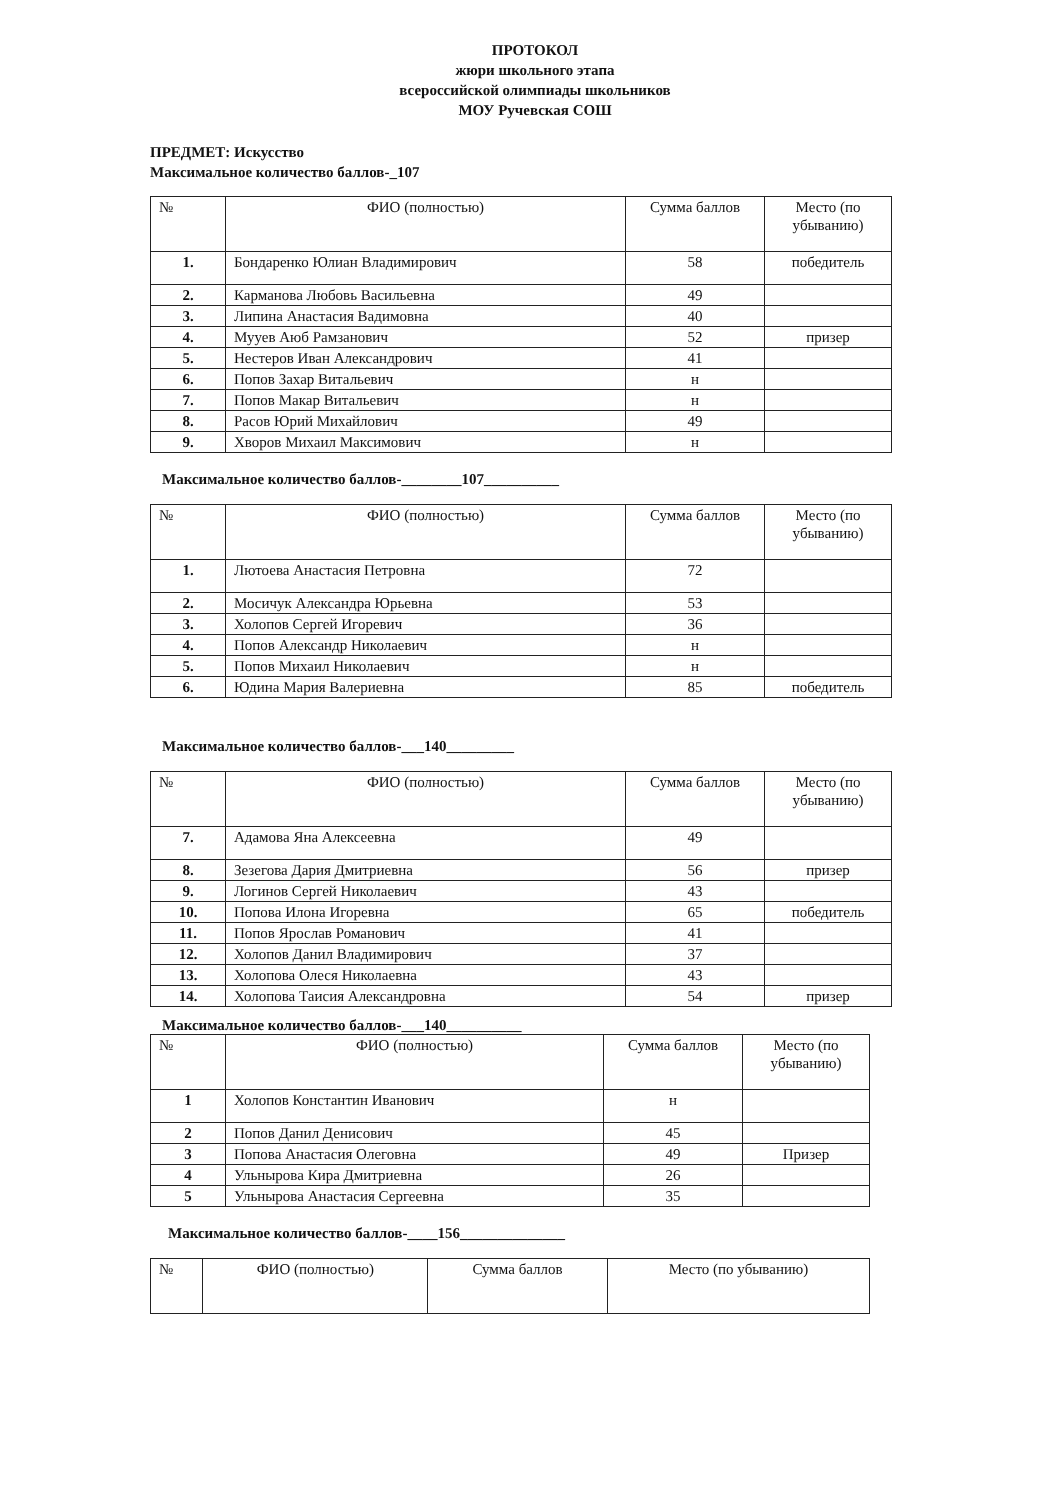ПРОТОКОЛ
жюри школьного этапа
всероссийской олимпиады школьников
МОУ Ручевская СОШ
ПРЕДМЕТ: Искусство
Максимальное количество баллов-_107
| № | ФИО (полностью) | Сумма баллов | Место (по убыванию) |
| --- | --- | --- | --- |
| 1. | Бондаренко Юлиан Владимирович | 58 | победитель |
| 2. | Карманова Любовь Васильевна | 49 | |
| 3. | Липина Анастасия Вадимовна | 40 | |
| 4. | Мууев Аюб Рамзанович | 52 | призер |
| 5. | Нестеров Иван Александрович | 41 | |
| 6. | Попов Захар Витальевич | н | |
| 7. | Попов Макар Витальевич | н | |
| 8. | Расов Юрий Михайлович | 49 | |
| 9. | Хворов Михаил Максимович | н | |
Максимальное количество баллов-________107__________
| № | ФИО (полностью) | Сумма баллов | Место (по убыванию) |
| --- | --- | --- | --- |
| 1. | Лютоева Анастасия Петровна | 72 | |
| 2. | Мосичук Александра Юрьевна | 53 | |
| 3. | Холопов Сергей Игоревич | 36 | |
| 4. | Попов Александр Николаевич | н | |
| 5. | Попов Михаил Николаевич | н | |
| 6. | Юдина Мария Валериевна | 85 | победитель |
Максимальное количество баллов-___140_________
| № | ФИО (полностью) | Сумма баллов | Место (по убыванию) |
| --- | --- | --- | --- |
| 7. | Адамова Яна Алексеевна | 49 | |
| 8. | Зезегова Дария Дмитриевна | 56 | призер |
| 9. | Логинов Сергей Николаевич | 43 | |
| 10. | Попова Илона Игоревна | 65 | победитель |
| 11. | Попов Ярослав Романович | 41 | |
| 12. | Холопов Данил Владимирович | 37 | |
| 13. | Холопова Олеся Николаевна | 43 | |
| 14. | Холопова Таисия Александровна | 54 | призер |
Максимальное количество баллов-___140__________
| № | ФИО (полностью) | Сумма баллов | Место (по убыванию) |
| --- | --- | --- | --- |
| 1 | Холопов Константин Иванович | н | |
| 2 | Попов Данил Денисович | 45 | |
| 3 | Попова Анастасия Олеговна | 49 | Призер |
| 4 | Ульнырова Кира Дмитриевна | 26 | |
| 5 | Ульнырова Анастасия Сергеевна | 35 | |
Максимальное количество баллов-____156______________
| № | ФИО (полностью) | Сумма баллов | Место (по убыванию) |
| --- | --- | --- | --- |